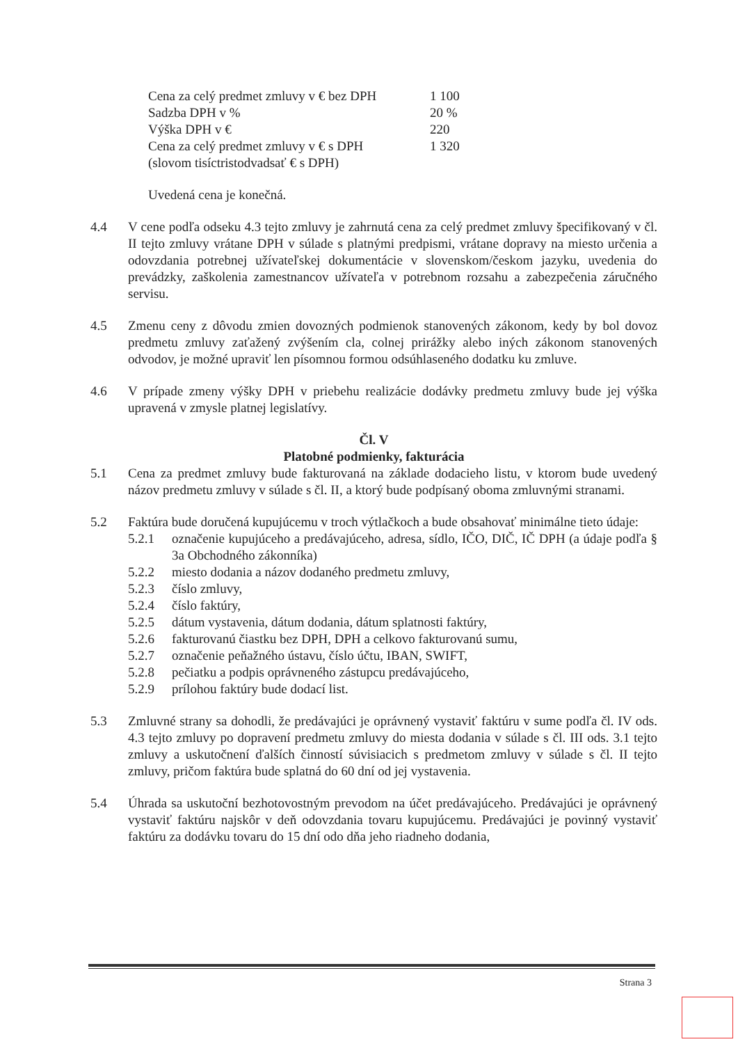Cena za celý predmet zmluvy v € bez DPH 1 100
Sadzba DPH v % 20 %
Výška DPH v € 220
Cena za celý predmet zmluvy v € s DPH 1 320
(slovom tisíctristodvadsať € s DPH)
Uvedená cena je konečná.
4.4 V cene podľa odseku 4.3 tejto zmluvy je zahrnutá cena za celý predmet zmluvy špecifikovaný v čl. II tejto zmluvy vrátane DPH v súlade s platnými predpismi, vrátane dopravy na miesto určenia a odovzdania potrebnej užívateľskej dokumentácie v slovenskom/českom jazyku, uvedenia do prevádzky, zaškolenia zamestnancov užívateľa v potrebnom rozsahu a zabezpečenia záručného servisu.
4.5 Zmenu ceny z dôvodu zmien dovozných podmienok stanovených zákonom, kedy by bol dovoz predmetu zmluvy zaťažený zvýšením cla, colnej prirážky alebo iných zákonom stanovených odvodov, je možné upraviť len písomnou formou odsúhlaseného dodatku ku zmluve.
4.6 V prípade zmeny výšky DPH v priebehu realizácie dodávky predmetu zmluvy bude jej výška upravená v zmysle platnej legislatívy.
Čl. V
Platobné podmienky, fakturácia
5.1 Cena za predmet zmluvy bude fakturovaná na základe dodacieho listu, v ktorom bude uvedený názov predmetu zmluvy v súlade s čl. II, a ktorý bude podpísaný oboma zmluvnými stranami.
5.2 Faktúra bude doručená kupujúcemu v troch výtlačkoch a bude obsahovať minimálne tieto údaje:
5.2.1 označenie kupujúceho a predávajúceho, adresa, sídlo, IČO, DIČ, IČ DPH (a údaje podľa § 3a Obchodného zákonníka)
5.2.2 miesto dodania a názov dodaného predmetu zmluvy,
5.2.3 číslo zmluvy,
5.2.4 číslo faktúry,
5.2.5 dátum vystavenia, dátum dodania, dátum splatnosti faktúry,
5.2.6 fakturovanú čiastku bez DPH, DPH a celkovo fakturovanú sumu,
5.2.7 označenie peňažného ústavu, číslo účtu, IBAN, SWIFT,
5.2.8 pečiatku a podpis oprávneného zástupcu predávajúceho,
5.2.9 prílohou faktúry bude dodací list.
5.3 Zmluvné strany sa dohodli, že predávajúci je oprávnený vystaviť faktúru v sume podľa čl. IV ods. 4.3 tejto zmluvy po dopravení predmetu zmluvy do miesta dodania v súlade s čl. III ods. 3.1 tejto zmluvy a uskutočnení ďalších činností súvisiacich s predmetom zmluvy v súlade s čl. II tejto zmluvy, pričom faktúra bude splatná do 60 dní od jej vystavenia.
5.4 Úhrada sa uskutoční bezhotovostným prevodom na účet predávajúceho. Predávajúci je oprávnený vystaviť faktúru najskôr v deň odovzdania tovaru kupujúcemu. Predávajúci je povinný vystaviť faktúru za dodávku tovaru do 15 dní odo dňa jeho riadneho dodania,
Strana 3